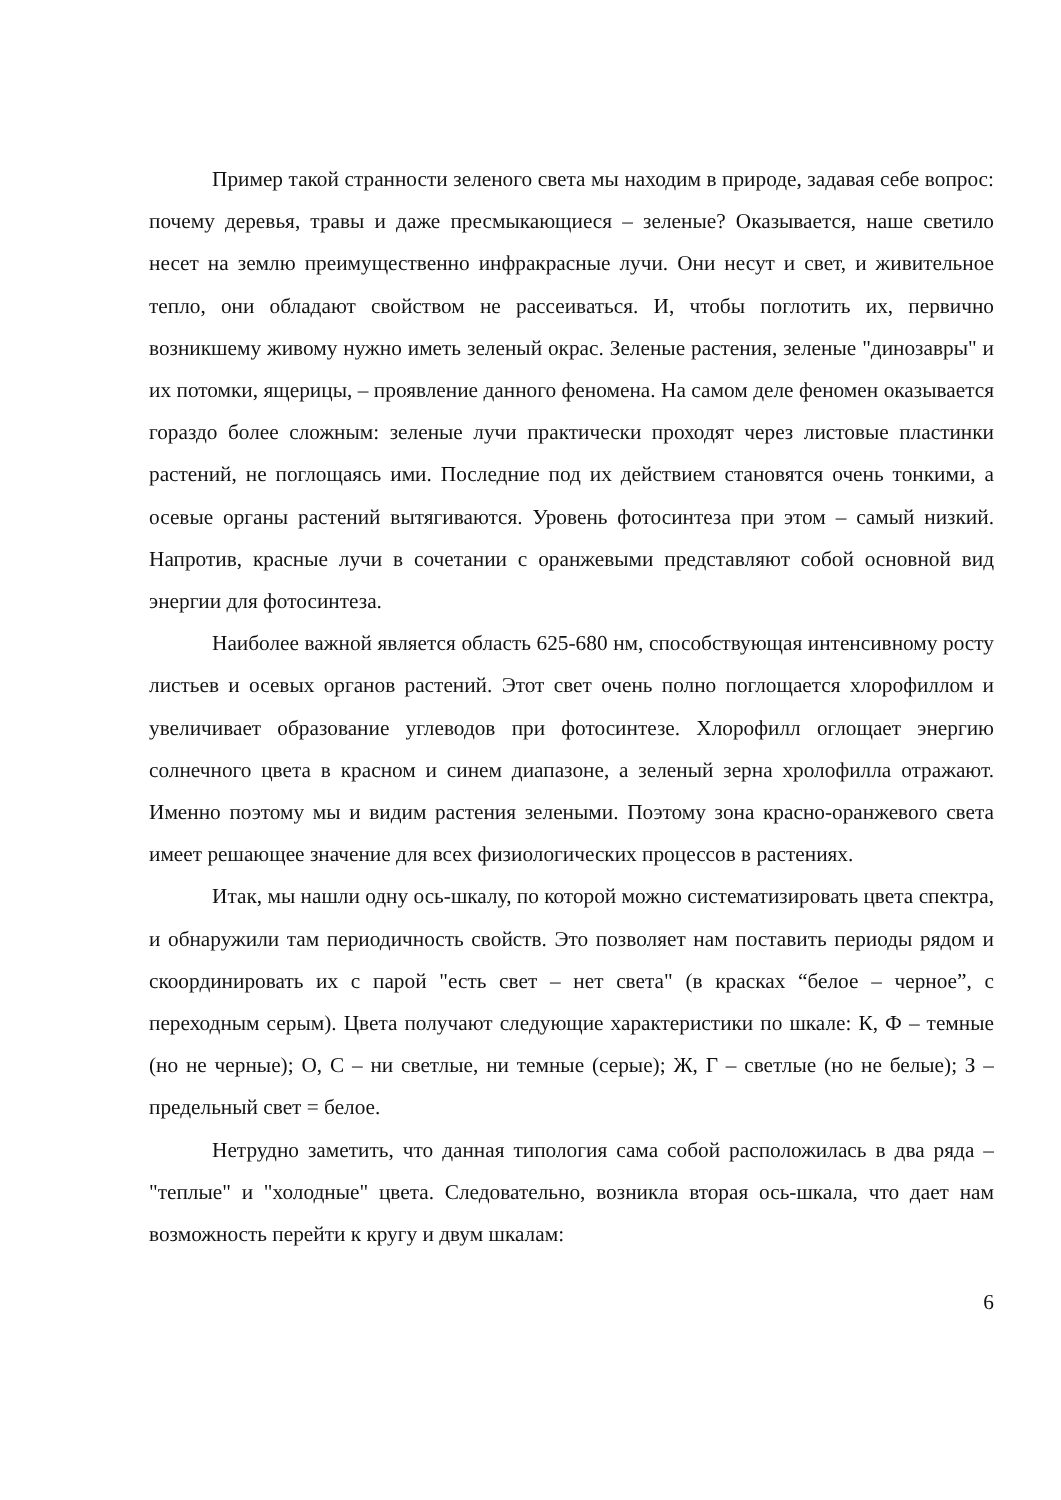Пример такой странности зеленого света мы находим в природе, задавая себе вопрос: почему деревья, травы и даже пресмыкающиеся – зеленые? Оказывается, наше светило несет на землю преимущественно инфракрасные лучи. Они несут и свет, и живительное тепло, они обладают свойством не рассеиваться. И, чтобы поглотить их, первично возникшему живому нужно иметь зеленый окрас. Зеленые растения, зеленые "динозавры" и их потомки, ящерицы, – проявление данного феномена. На самом деле феномен оказывается гораздо более сложным: зеленые лучи практически проходят через листовые пластинки растений, не поглощаясь ими. Последние под их действием становятся очень тонкими, а осевые органы растений вытягиваются. Уровень фотосинтеза при этом – самый низкий. Напротив, красные лучи в сочетании с оранжевыми представляют собой основной вид энергии для фотосинтеза.
Наиболее важной является область 625-680 нм, способствующая интенсивному росту листьев и осевых органов растений. Этот свет очень полно поглощается хлорофиллом и увеличивает образование углеводов при фотосинтезе. Хлорофилл оглощает энергию солнечного цвета в красном и синем диапазоне, а зеленый зерна хролофилла отражают. Именно поэтому мы и видим растения зелеными. Поэтому зона красно-оранжевого света имеет решающее значение для всех физиологических процессов в растениях.
Итак, мы нашли одну ось-шкалу, по которой можно систематизировать цвета спектра, и обнаружили там периодичность свойств. Это позволяет нам поставить периоды рядом и скоординировать их с парой "есть свет – нет света" (в красках “белое – черное”, с переходным серым). Цвета получают следующие характеристики по шкале: К, Ф – темные (но не черные); О, С – ни светлые, ни темные (серые); Ж, Г – светлые (но не белые); З – предельный свет = белое.
Нетрудно заметить, что данная типология сама собой расположилась в два ряда – "теплые" и "холодные" цвета. Следовательно, возникла вторая ось-шкала, что дает нам возможность перейти к кругу и двум шкалам:
6